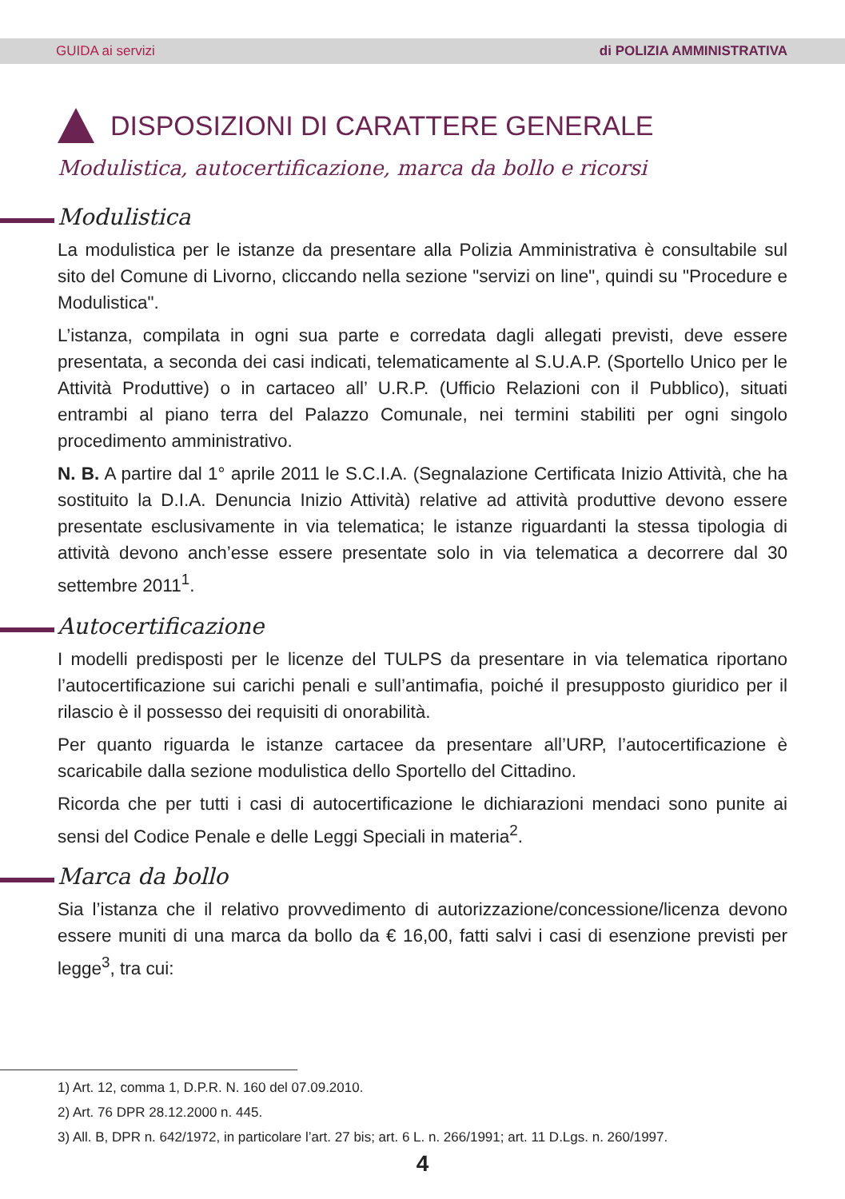GUIDA ai servizi di POLIZIA AMMINISTRATIVA
DISPOSIZIONI DI CARATTERE GENERALE
Modulistica, autocertificazione, marca da bollo e ricorsi
Modulistica
La modulistica per le istanze da presentare alla Polizia Amministrativa è consultabile sul sito del Comune di Livorno, cliccando nella sezione "servizi on line", quindi su "Procedure e Modulistica".
L’istanza, compilata in ogni sua parte e corredata dagli allegati previsti, deve essere presentata, a seconda dei casi indicati, telematicamente al S.U.A.P. (Sportello Unico per le Attività Produttive) o in cartaceo all’ U.R.P. (Ufficio Relazioni con il Pubblico), situati entrambi al piano terra del Palazzo Comunale, nei termini stabiliti per ogni singolo procedimento amministrativo.
N. B. A partire dal 1° aprile 2011 le S.C.I.A. (Segnalazione Certificata Inizio Attività, che ha sostituito la D.I.A. Denuncia Inizio Attività) relative ad attività produttive devono essere presentate esclusivamente in via telematica; le istanze riguardanti la stessa tipologia di attività devono anch’esse essere presentate solo in via telematica a decorrere dal 30 settembre 2011<sup>1</sup>.
Autocertificazione
I modelli predisposti per le licenze del TULPS da presentare in via telematica riportano l’autocertificazione sui carichi penali e sull’antimafia, poiché il presupposto giuridico per il rilascio è il possesso dei requisiti di onorabilità.
Per quanto riguarda le istanze cartacee da presentare all’URP, l’autocertificazione è scaricabile dalla sezione modulistica dello Sportello del Cittadino.
Ricorda che per tutti i casi di autocertificazione le dichiarazioni mendaci sono punite ai sensi del Codice Penale e delle Leggi Speciali in materia<sup>2</sup>.
Marca da bollo
Sia l’istanza che il relativo provvedimento di autorizzazione/concessione/licenza devono essere muniti di una marca da bollo da € 16,00, fatti salvi i casi di esenzione previsti per legge<sup>3</sup>, tra cui:
1) Art. 12, comma 1, D.P.R. N. 160 del 07.09.2010.
2) Art. 76 DPR 28.12.2000 n. 445.
3) All. B, DPR n. 642/1972, in particolare l’art. 27 bis; art. 6 L. n. 266/1991; art. 11 D.Lgs. n. 260/1997.
4